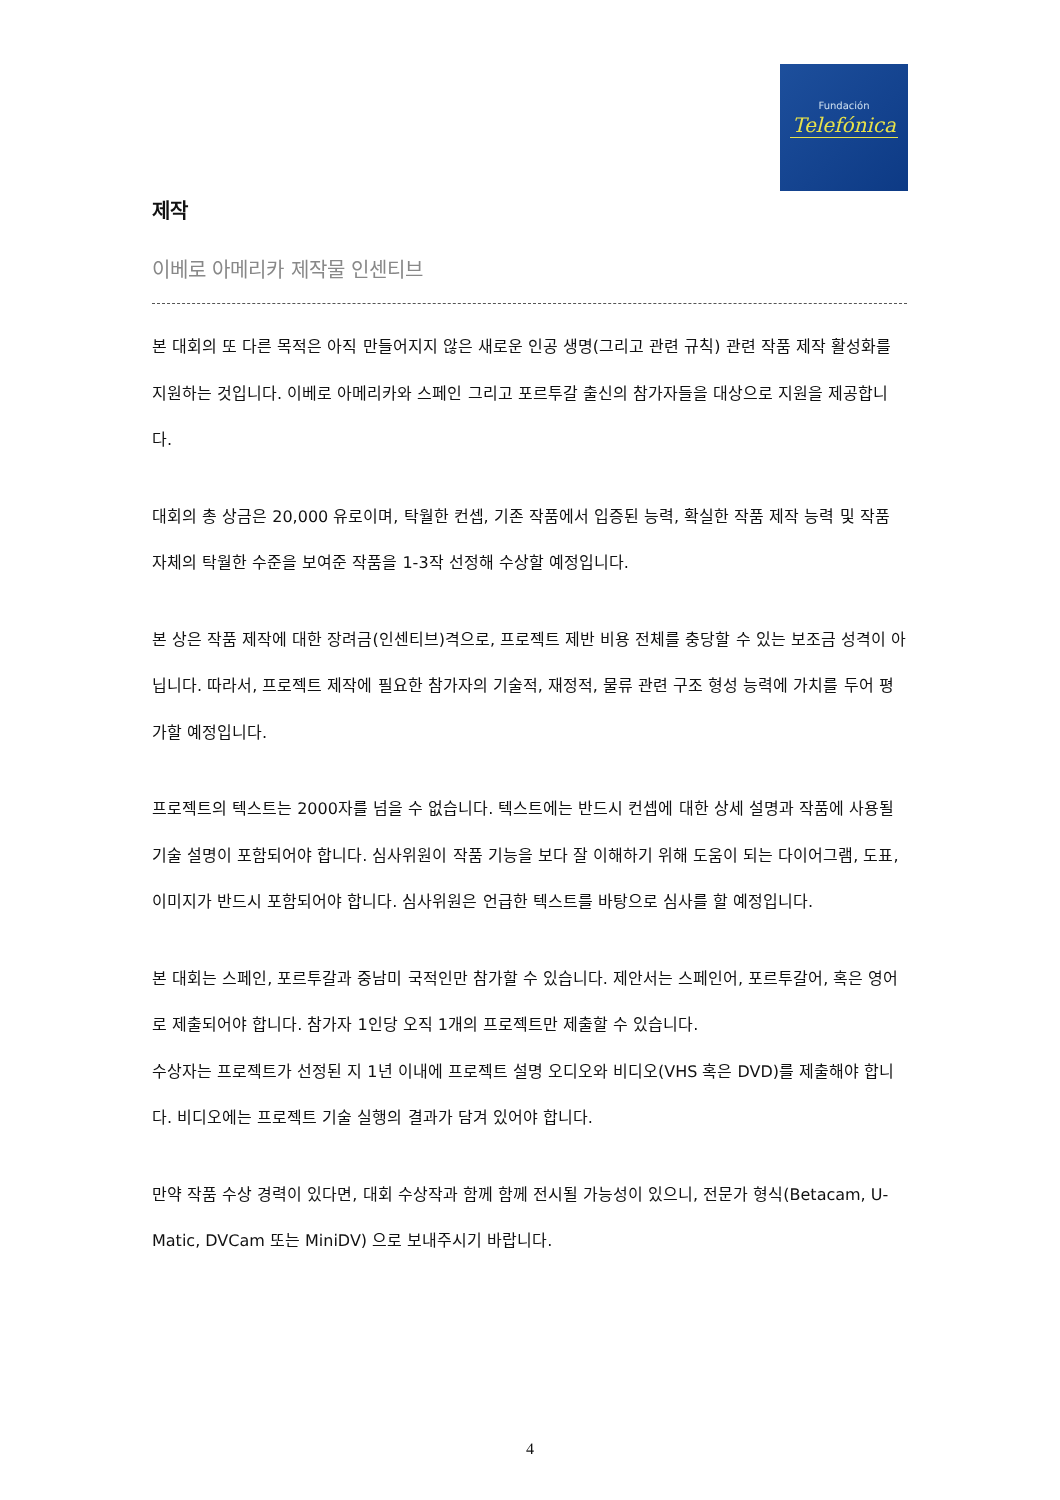Fundación
Telefónica
제작
이베로 아메리카 제작물 인센티브
본 대회의 또 다른 목적은 아직 만들어지지 않은 새로운 인공 생명(그리고 관련 규칙) 관련 작품 제작 활성화를 지원하는 것입니다. 이베로 아메리카와 스페인 그리고 포르투갈 출신의 참가자들을 대상으로 지원을 제공합니다.
대회의 총 상금은 20,000 유로이며, 탁월한 컨셉, 기존 작품에서 입증된 능력, 확실한 작품 제작 능력 및 작품 자체의 탁월한 수준을 보여준 작품을 1-3작 선정해 수상할 예정입니다.
본 상은 작품 제작에 대한 장려금(인센티브)격으로, 프로젝트 제반 비용 전체를 충당할 수 있는 보조금 성격이 아닙니다. 따라서, 프로젝트 제작에 필요한 참가자의 기술적, 재정적, 물류 관련 구조 형성 능력에 가치를 두어 평가할 예정입니다.
프로젝트의 텍스트는 2000자를 넘을 수 없습니다. 텍스트에는 반드시 컨셉에 대한 상세 설명과 작품에 사용될 기술 설명이 포함되어야 합니다. 심사위원이 작품 기능을 보다 잘 이해하기 위해 도움이 되는 다이어그램, 도표, 이미지가 반드시 포함되어야 합니다. 심사위원은 언급한 텍스트를 바탕으로 심사를 할 예정입니다.
본 대회는 스페인, 포르투갈과 중남미 국적인만 참가할 수 있습니다. 제안서는 스페인어, 포르투갈어, 혹은 영어로 제출되어야 합니다. 참가자 1인당 오직 1개의 프로젝트만 제출할 수 있습니다.
수상자는 프로젝트가 선정된 지 1년 이내에 프로젝트 설명 오디오와 비디오(VHS 혹은 DVD)를 제출해야 합니다. 비디오에는 프로젝트 기술 실행의 결과가 담겨 있어야 합니다.
만약 작품 수상 경력이 있다면, 대회 수상작과 함께 함께 전시될 가능성이 있으니, 전문가 형식(Betacam, U-Matic, DVCam 또는 MiniDV) 으로 보내주시기 바랍니다.
4